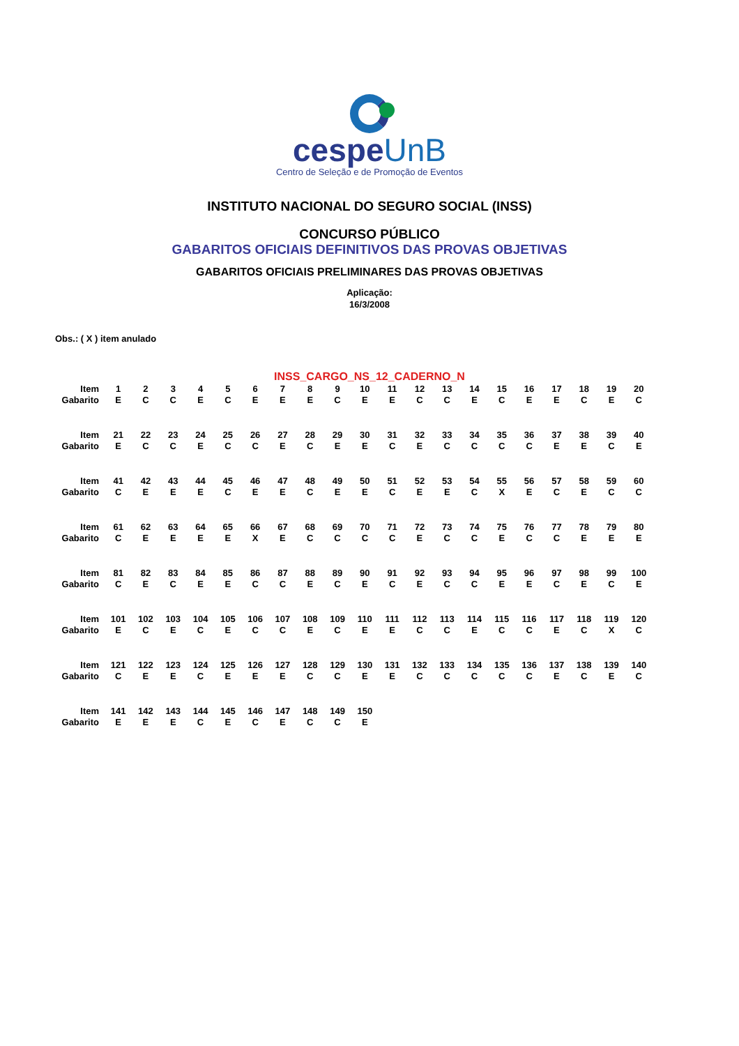cespeUnB
Centro de Seleção e de Promoção de Eventos
INSTITUTO NACIONAL DO SEGURO SOCIAL (INSS)
CONCURSO PÚBLICO
GABARITOS OFICIAIS DEFINITIVOS DAS PROVAS OBJETIVAS
GABARITOS OFICIAIS PRELIMINARES DAS PROVAS OBJETIVAS
Aplicação:
16/3/2008
Obs.: ( X ) item anulado
INSS_CARGO_NS_12_CADERNO_N
| Item | 1 | 2 | 3 | 4 | 5 | 6 | 7 | 8 | 9 | 10 | 11 | 12 | 13 | 14 | 15 | 16 | 17 | 18 | 19 | 20 |
| Gabarito | E | C | C | E | C | E | E | E | C | E | E | C | C | E | C | E | E | C | E | C |
| Item | 21 | 22 | 23 | 24 | 25 | 26 | 27 | 28 | 29 | 30 | 31 | 32 | 33 | 34 | 35 | 36 | 37 | 38 | 39 | 40 |
| Gabarito | E | C | C | E | C | C | E | C | E | E | C | E | C | C | C | C | E | E | C | E |
| Item | 41 | 42 | 43 | 44 | 45 | 46 | 47 | 48 | 49 | 50 | 51 | 52 | 53 | 54 | 55 | 56 | 57 | 58 | 59 | 60 |
| Gabarito | C | E | E | E | C | E | E | C | E | E | C | E | E | C | X | E | C | E | C | C |
| Item | 61 | 62 | 63 | 64 | 65 | 66 | 67 | 68 | 69 | 70 | 71 | 72 | 73 | 74 | 75 | 76 | 77 | 78 | 79 | 80 |
| Gabarito | C | E | E | E | E | X | E | C | C | C | C | E | C | C | E | C | C | E | E | E |
| Item | 81 | 82 | 83 | 84 | 85 | 86 | 87 | 88 | 89 | 90 | 91 | 92 | 93 | 94 | 95 | 96 | 97 | 98 | 99 | 100 |
| Gabarito | C | E | C | E | E | C | C | E | C | E | C | E | C | C | E | E | C | E | C | E |
| Item | 101 | 102 | 103 | 104 | 105 | 106 | 107 | 108 | 109 | 110 | 111 | 112 | 113 | 114 | 115 | 116 | 117 | 118 | 119 | 120 |
| Gabarito | E | C | E | C | E | C | C | E | C | E | E | C | C | E | C | C | E | C | X | C |
| Item | 121 | 122 | 123 | 124 | 125 | 126 | 127 | 128 | 129 | 130 | 131 | 132 | 133 | 134 | 135 | 136 | 137 | 138 | 139 | 140 |
| Gabarito | C | E | E | C | E | E | E | C | C | E | E | C | C | C | C | C | E | C | E | C |
| Item | 141 | 142 | 143 | 144 | 145 | 146 | 147 | 148 | 149 | 150 | | | | | | | | | | |
| Gabarito | E | E | E | C | E | C | E | C | C | E | | | | | | | | | | |